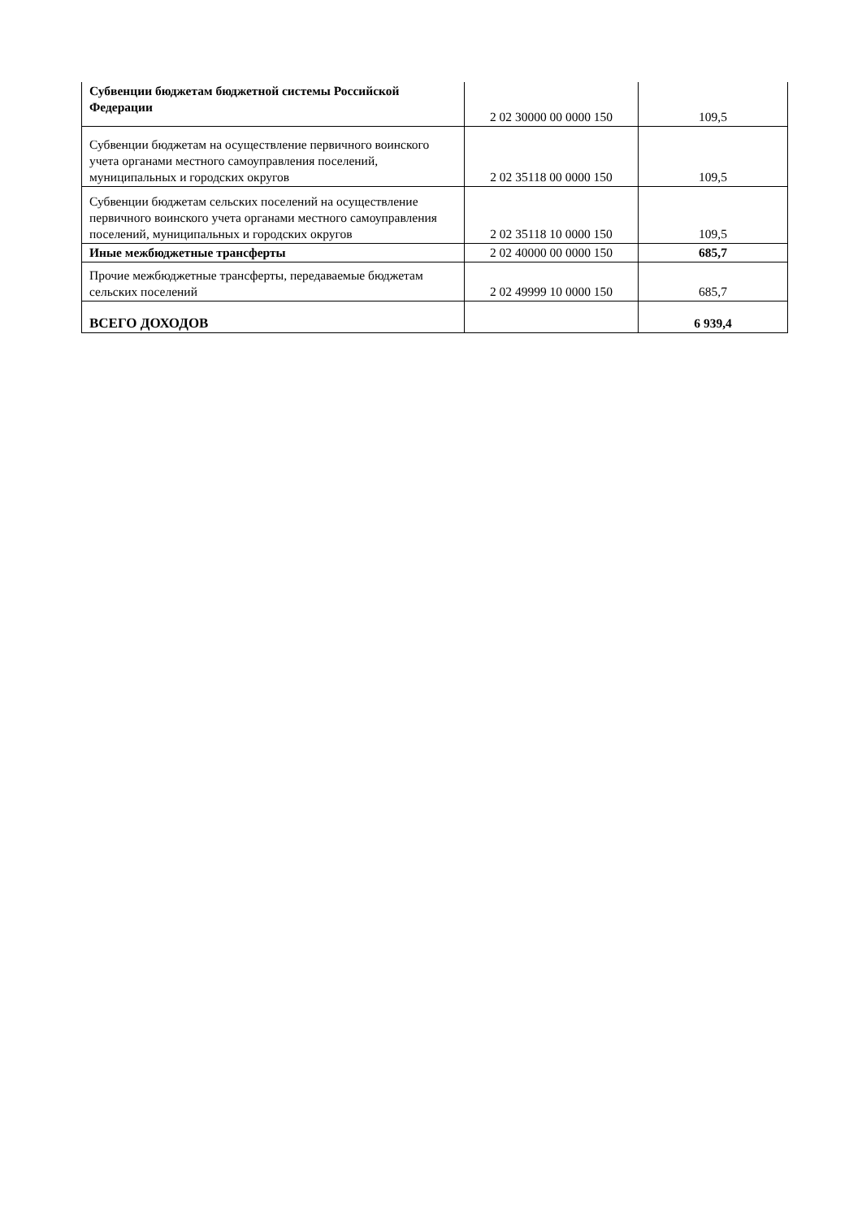| Субвенции бюджетам бюджетной системы Российской Федерации | 2 02 30000 00 0000 150 | 109,5 |
| Субвенции бюджетам на осуществление первичного воинского учета органами местного самоуправления поселений, муниципальных и городских округов | 2 02 35118 00 0000 150 | 109,5 |
| Субвенции бюджетам сельских поселений на осуществление первичного воинского учета органами местного самоуправления поселений, муниципальных и городских округов | 2 02 35118 10 0000 150 | 109,5 |
| Иные межбюджетные трансферты | 2 02 40000 00 0000 150 | 685,7 |
| Прочие межбюджетные трансферты, передаваемые бюджетам сельских поселений | 2 02 49999 10 0000 150 | 685,7 |
| ВСЕГО ДОХОДОВ | | 6 939,4 |